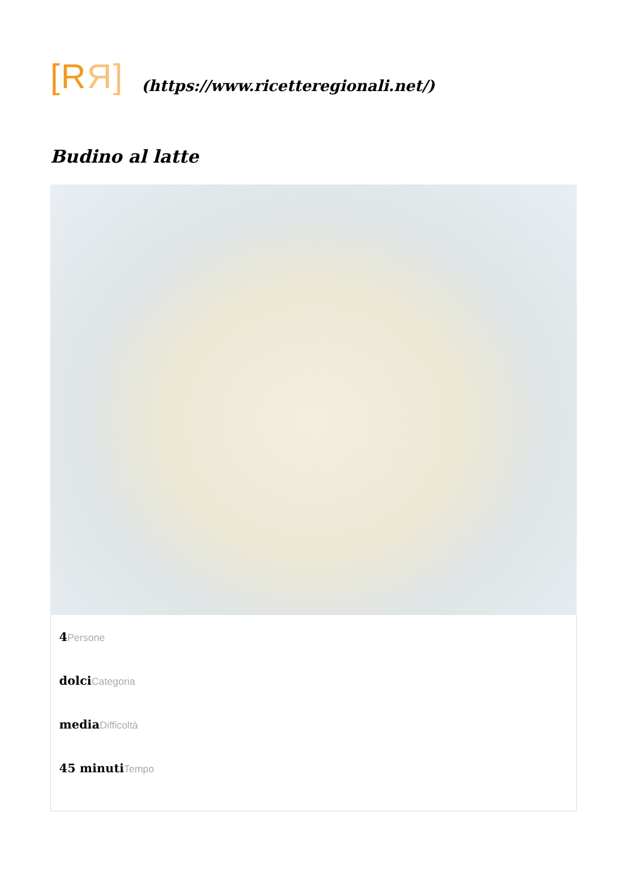[RЯ]
(https://www.ricetteregionali.net/)
Budino al latte
4Persone
dolciCategoria
mediaDifficoltà
45 minutiTempo